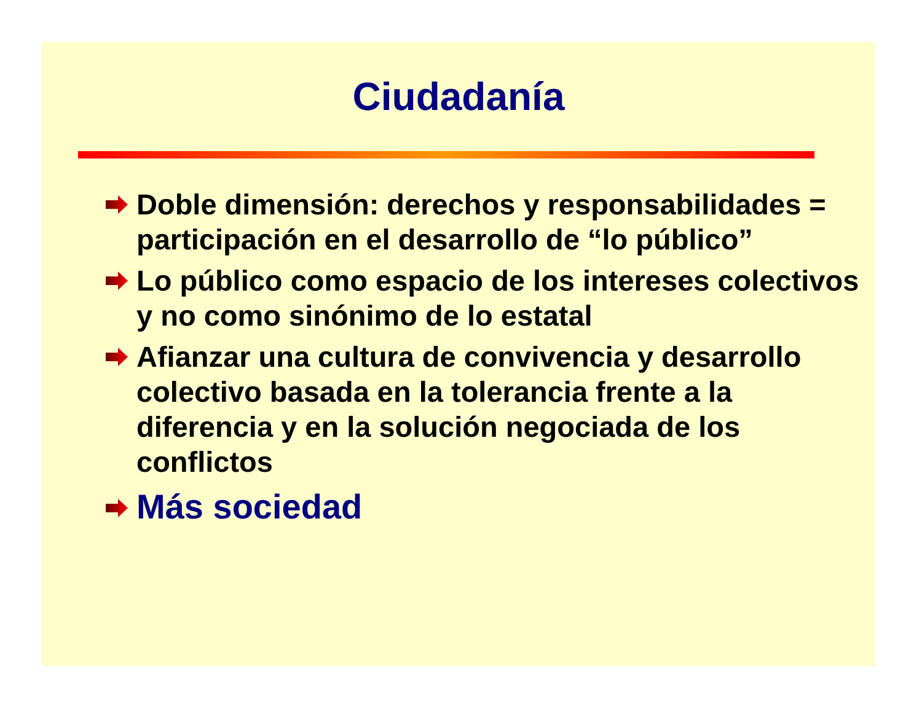Ciudadanía
Doble dimensión: derechos y responsabilidades = participación en el desarrollo de “lo público”
Lo público como espacio de los intereses colectivos y no como sinónimo de lo estatal
Afianzar una cultura de convivencia y desarrollo colectivo basada en la tolerancia frente a la diferencia y en la solución negociada de los conflictos
Más sociedad